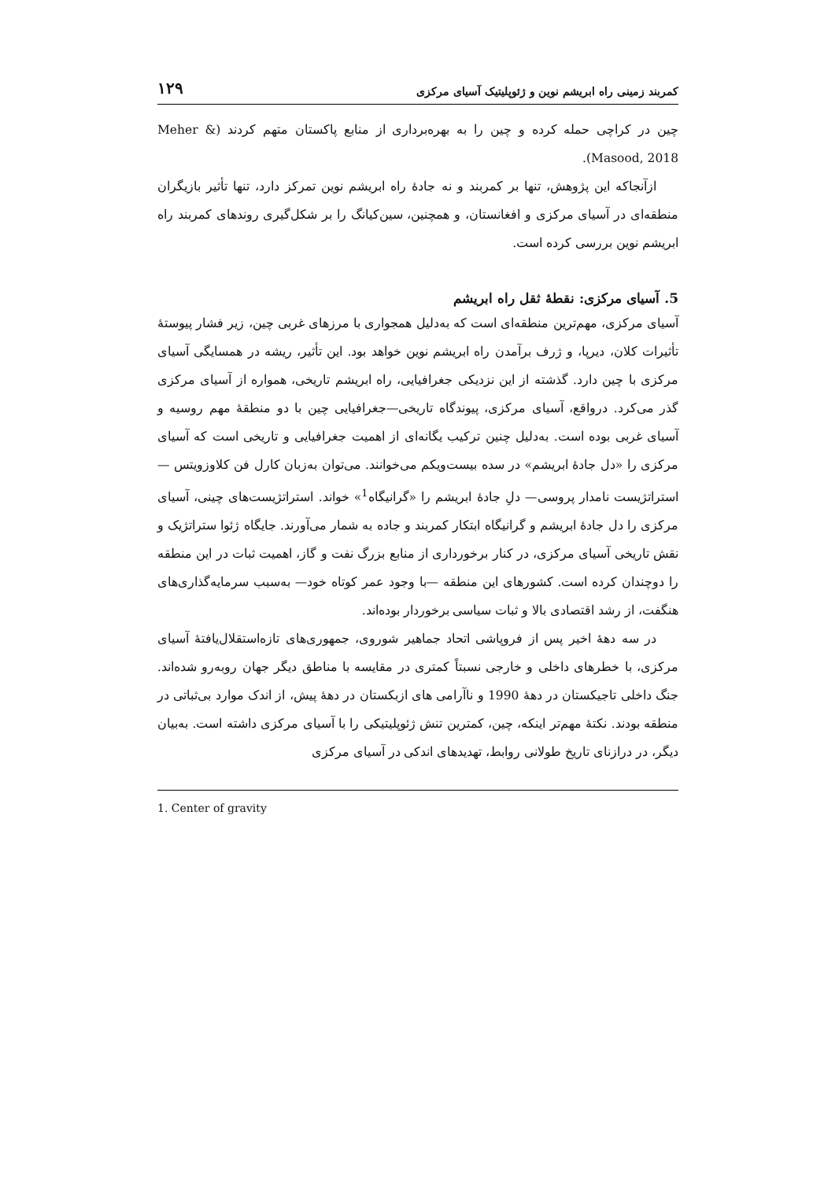کمربند زمینی راه ابریشم نوین و ژئوپلیتیک آسیای مرکزی ۱۲۹
چین در کراچی حمله کرده و چین را به بهره‌برداری از منابع پاکستان متهم کردند (Meher & Masood, 2018).
ازآنجاکه این پژوهش، تنها بر کمربند و نه جادهٔ راه ابریشم نوین تمرکز دارد، تنها تأثیر بازیگران منطقه‌ای در آسیای مرکزی و افغانستان، و همچنین، سین‌کیانگ را بر شکل‌گیری روندهای کمربند راه ابریشم نوین بررسی کرده است.
5. آسیای مرکزی: نقطهٔ ثقل راه ابریشم
آسیای مرکزی، مهم‌ترین منطقه‌ای است که به‌دلیل همجواری با مرزهای غربی چین، زیر فشار پیوستهٔ تأثیرات کلان، دیرپا، و ژرف برآمدن راه ابریشم نوین خواهد بود. این تأثیر، ریشه در همسایگی آسیای مرکزی با چین دارد. گذشته از این نزدیکی جغرافیایی، راه ابریشم تاریخی، همواره از آسیای مرکزی گذر می‌کرد. درواقع، آسیای مرکزی، پیوندگاه تاریخی—جغرافیایی چین با دو منطقهٔ مهم روسیه و آسیای غربی بوده است. به‌دلیل چنین ترکیب یگانه‌ای از اهمیت جغرافیایی و تاریخی است که آسیای مرکزی را «دل جادهٔ ابریشم» در سده بیست‌ویکم می‌خوانند. می‌توان به‌زبان کارل فن کلاوزویتس —استراتژیست نامدار پروسی— دلِ جادهٔ ابریشم را «گرانیگاه<sup>1</sup>» خواند. استراتژیست‌های چینی، آسیای مرکزی را دل جادهٔ ابریشم و گرانیگاه ابتکار کمربند و جاده به شمار می‌آورند. جایگاه ژئوا ستراتژیک و نقش تاریخی آسیای مرکزی، در کنار برخورداری از منابع بزرگ نفت و گاز، اهمیت ثبات در این منطقه را دوچندان کرده است. کشورهای این منطقه —با وجود عمر کوتاه خود— به‌سبب سرمایه‌گذاری‌های هنگفت، از رشد اقتصادی بالا و ثبات سیاسی برخوردار بوده‌اند.
در سه دهۀ اخیر پس از فروپاشی اتحاد جماهیر شوروی، جمهوری‌های تازه‌استقلال‌یافتۀ آسیای مرکزی، با خطرهای داخلی و خارجی نسبتاً کمتری در مقایسه با مناطق دیگر جهان روبه‌رو شده‌اند. جنگ داخلی تاجیکستان در دهۀ 1990 و ناآرامی های ازبکستان در دهۀ پیش، از اندک موارد بی‌ثباتی در منطقه بودند. نکتۀ مهم‌تر اینکه، چین، کمترین تنش ژئوپلیتیکی را با آسیای مرکزی داشته است. به‌بیان دیگر، در درازنای تاریخ طولانی روابط، تهدیدهای اندکی در آسیای مرکزی
1. Center of gravity